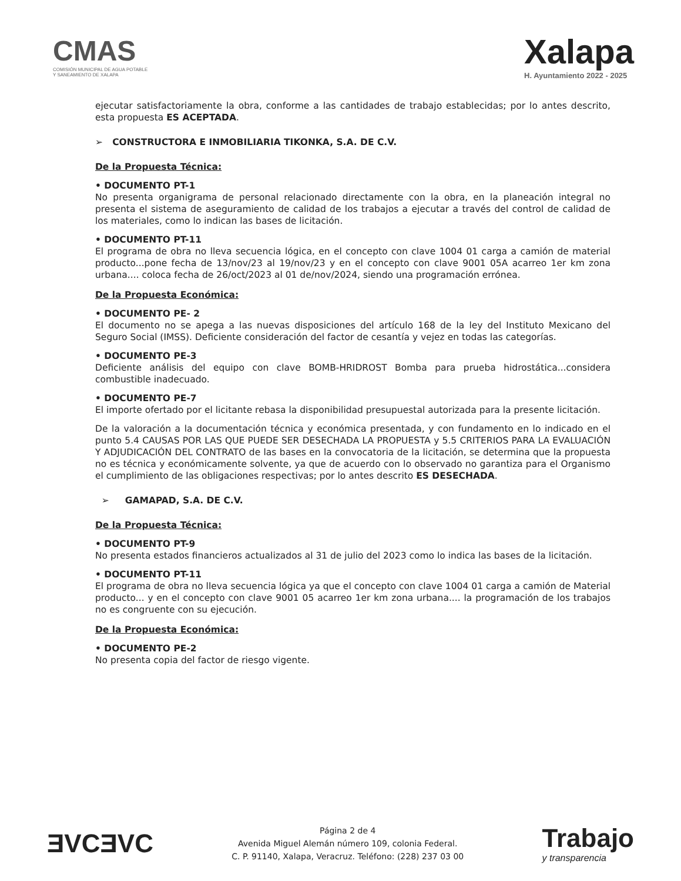CMAS
COMISIÓN MUNICIPAL DE AGUA POTABLE
Y SANEAMIENTO DE XALAPA
Xalapa
H. Ayuntamiento 2022 - 2025
ejecutar satisfactoriamente la obra, conforme a las cantidades de trabajo establecidas; por lo antes descrito, esta propuesta ES ACEPTADA.
➢ CONSTRUCTORA E INMOBILIARIA TIKONKA, S.A. DE C.V.
De la Propuesta Técnica:
• DOCUMENTO PT-1
No presenta organigrama de personal relacionado directamente con la obra, en la planeación integral no presenta el sistema de aseguramiento de calidad de los trabajos a ejecutar a través del control de calidad de los materiales, como lo indican las bases de licitación.
• DOCUMENTO PT-11
El programa de obra no lleva secuencia lógica, en el concepto con clave 1004 01 carga a camión de material producto...pone fecha de 13/nov/23 al 19/nov/23 y en el concepto con clave 9001 05A acarreo 1er km zona urbana.... coloca fecha de 26/oct/2023 al 01 de/nov/2024, siendo una programación errónea.
De la Propuesta Económica:
• DOCUMENTO PE- 2
El documento no se apega a las nuevas disposiciones del artículo 168 de la ley del Instituto Mexicano del Seguro Social (IMSS). Deficiente consideración del factor de cesantía y vejez en todas las categorías.
• DOCUMENTO PE-3
Deficiente análisis del equipo con clave BOMB-HRIDROST Bomba para prueba hidrostática...considera combustible inadecuado.
• DOCUMENTO PE-7
El importe ofertado por el licitante rebasa la disponibilidad presupuestal autorizada para la presente licitación.
De la valoración a la documentación técnica y económica presentada, y con fundamento en lo indicado en el punto 5.4 CAUSAS POR LAS QUE PUEDE SER DESECHADA LA PROPUESTA y 5.5 CRITERIOS PARA LA EVALUACIÓN Y ADJUDICACIÓN DEL CONTRATO de las bases en la convocatoria de la licitación, se determina que la propuesta no es técnica y económicamente solvente, ya que de acuerdo con lo observado no garantiza para el Organismo el cumplimiento de las obligaciones respectivas; por lo antes descrito ES DESECHADA.
➢ GAMAPAD, S.A. DE C.V.
De la Propuesta Técnica:
• DOCUMENTO PT-9
No presenta estados financieros actualizados al 31 de julio del 2023 como lo indica las bases de la licitación.
• DOCUMENTO PT-11
El programa de obra no lleva secuencia lógica ya que el concepto con clave 1004 01 carga a camión de Material producto... y en el concepto con clave 9001 05 acarreo 1er km zona urbana.... la programación de los trabajos no es congruente con su ejecución.
De la Propuesta Económica:
• DOCUMENTO PE-2
No presenta copia del factor de riesgo vigente.
ƎVCƎVC
Página 2 de 4
Avenida Miguel Alemán número 109, colonia Federal.
C. P. 91140, Xalapa, Veracruz. Teléfono: (228) 237 03 00
Trabajo
y transparencia